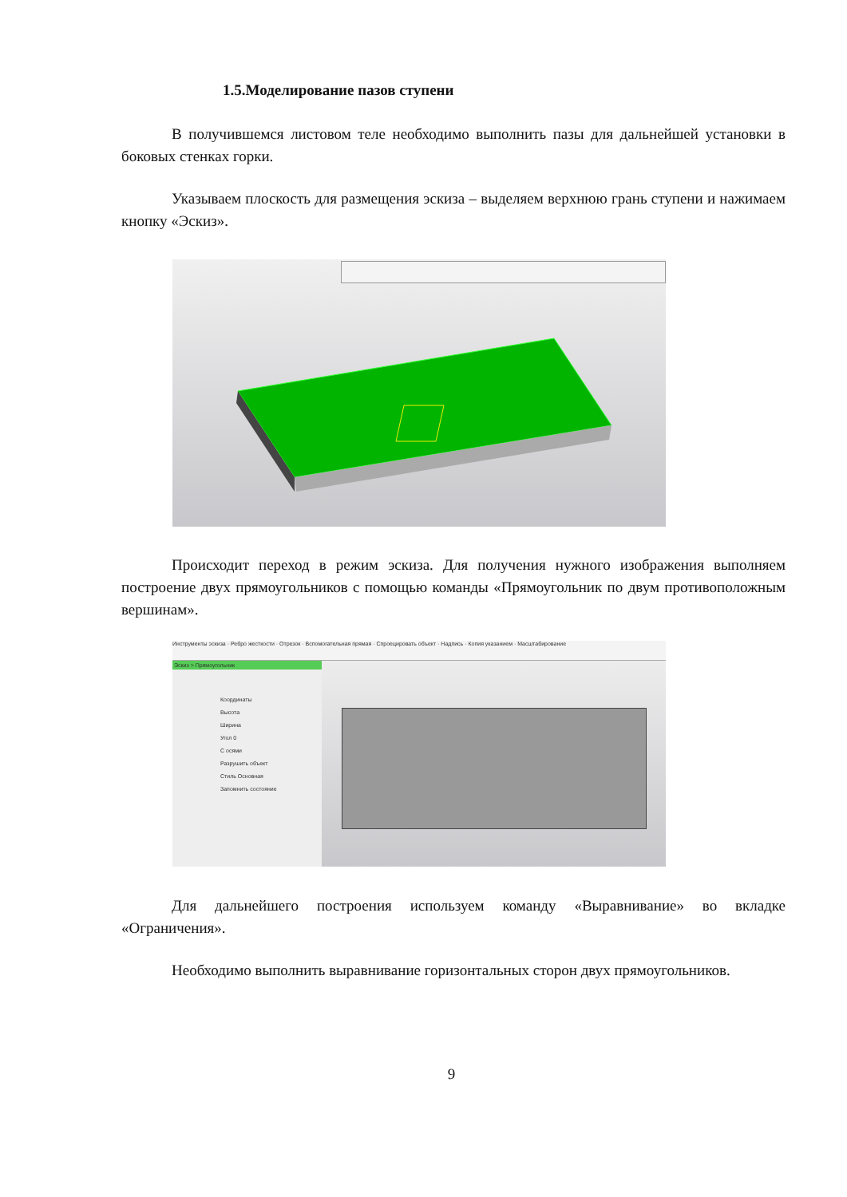1.5.Моделирование пазов ступени
В получившемся листовом теле необходимо выполнить пазы для дальнейшей установки в боковых стенках горки.
Указываем плоскость для размещения эскиза – выделяем верхнюю грань ступени и нажимаем кнопку «Эскиз».
Происходит переход в режим эскиза. Для получения нужного изображения выполняем построение двух прямоугольников с помощью команды «Прямоугольник по двум противоположным вершинам».
Инструменты эскиза · Ребро жесткости · Отрезок · Вспомогательная прямая · Спроецировать объект · Надпись · Копия указанием · Масштабирование
Эскиз > Прямоугольник
Координаты
Высота
Ширина
Угол 0
С осями
Разрушить объект
Стиль Основная
Запомнить состояние
Для дальнейшего построения используем команду «Выравнивание» во вкладке «Ограничения».
Необходимо выполнить выравнивание горизонтальных сторон двух прямоугольников.
9